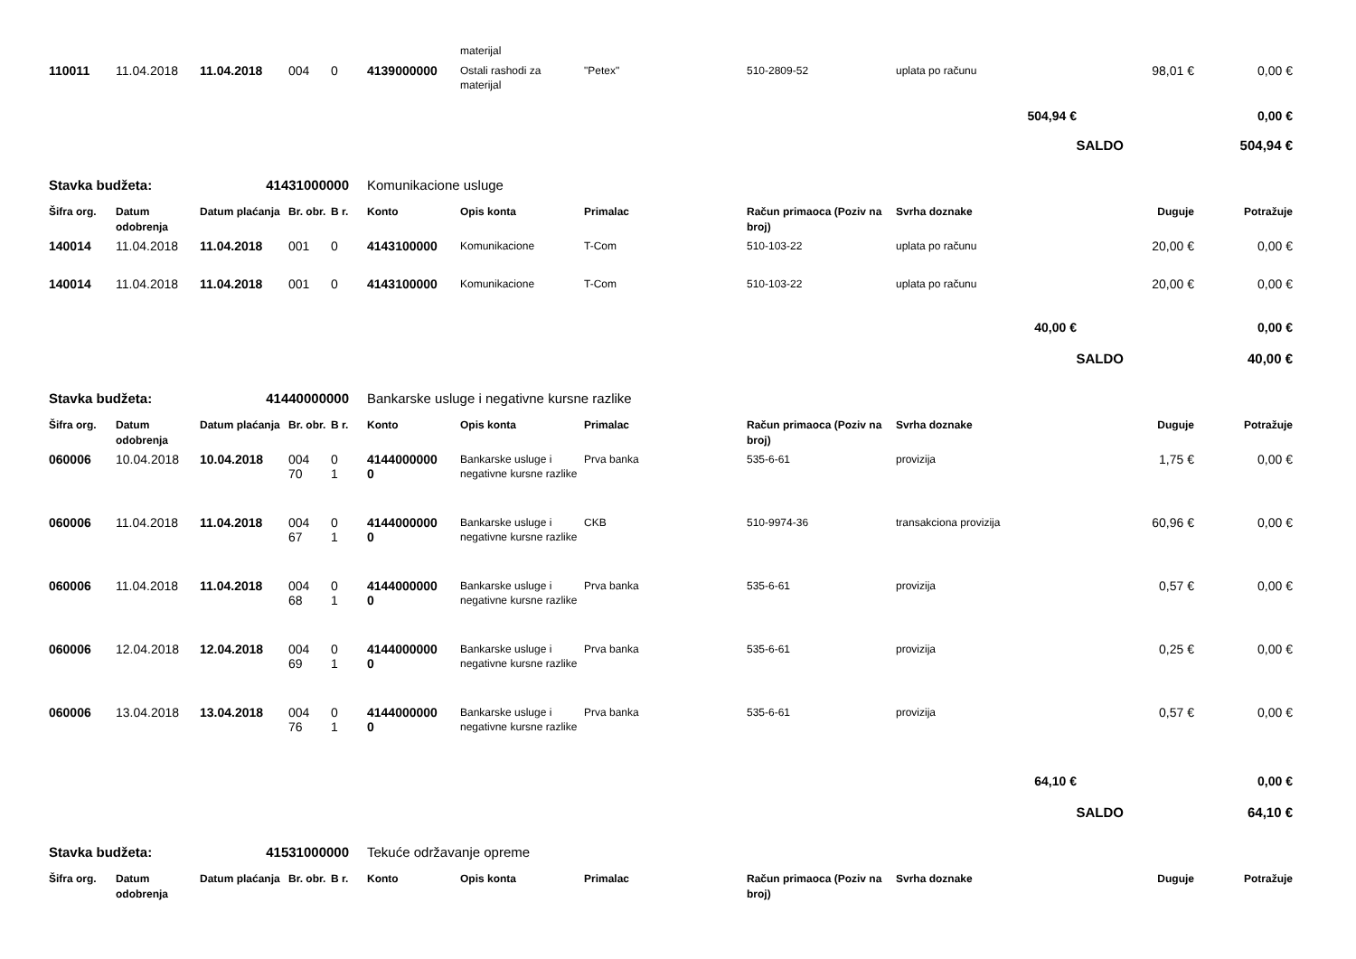| | | | | | | materijal | | | | | |
| 110011 | 11.04.2018 | 11.04.2018 | 004 | 0 | 4139000000 | Ostali rashodi za materijal | "Petex" | 510-2809-52 | uplata po računu | 98,01 € | 0,00 € |
| 504,94 € | | | | | | | | | | | 0,00 € |
| | | | | | | | | | SALDO | | 504,94 € |
| Stavka budžeta: | | 41431000000 | | | Komunikacione usluge | | | | | | |
| Šifra org. | Datum odobrenja | Datum plaćanja | Br. obr. | B r. | Konto | Opis konta | Primalac | Račun primaoca (Poziv na broj) | Svrha doznake | Duguje | Potražuje |
| 140014 | 11.04.2018 | 11.04.2018 | 001 | 0 | 4143100000 | Komunikacione | T-Com | 510-103-22 | uplata po računu | 20,00 € | 0,00 € |
| 140014 | 11.04.2018 | 11.04.2018 | 001 | 0 | 4143100000 | Komunikacione | T-Com | 510-103-22 | uplata po računu | 20,00 € | 0,00 € |
| 40,00 € | | | | | | | | | | | 0,00 € |
| | | | | | | | | | SALDO | | 40,00 € |
| Stavka budžeta: | | 41440000000 | | | Bankarske usluge i negativne kursne razlike | | | | | | |
| Šifra org. | Datum odobrenja | Datum plaćanja | Br. obr. | B r. | Konto | Opis konta | Primalac | Račun primaoca (Poziv na broj) | Svrha doznake | Duguje | Potražuje |
| 060006 | 10.04.2018 | 10.04.2018 | 004 70 | 0 1 | 4144000000 0 | Bankarske usluge i negativne kursne razlike | Prva banka | 535-6-61 | provizija | 1,75 € | 0,00 € |
| 060006 | 11.04.2018 | 11.04.2018 | 004 67 | 0 1 | 4144000000 0 | Bankarske usluge i negativne kursne razlike | CKB | 510-9974-36 | transakciona provizija | 60,96 € | 0,00 € |
| 060006 | 11.04.2018 | 11.04.2018 | 004 68 | 0 1 | 4144000000 0 | Bankarske usluge i negativne kursne razlike | Prva banka | 535-6-61 | provizija | 0,57 € | 0,00 € |
| 060006 | 12.04.2018 | 12.04.2018 | 004 69 | 0 1 | 4144000000 0 | Bankarske usluge i negativne kursne razlike | Prva banka | 535-6-61 | provizija | 0,25 € | 0,00 € |
| 060006 | 13.04.2018 | 13.04.2018 | 004 76 | 0 1 | 4144000000 0 | Bankarske usluge i negativne kursne razlike | Prva banka | 535-6-61 | provizija | 0,57 € | 0,00 € |
| 64,10 € | | | | | | | | | | | 0,00 € |
| | | | | | | | | | SALDO | | 64,10 € |
| Stavka budžeta: | | 41531000000 | | | Tekuće održavanje opreme | | | | | | |
| Šifra org. | Datum odobrenja | Datum plaćanja | Br. obr. | B r. | Konto | Opis konta | Primalac | Račun primaoca (Poziv na broj) | Svrha doznake | Duguje | Potražuje |